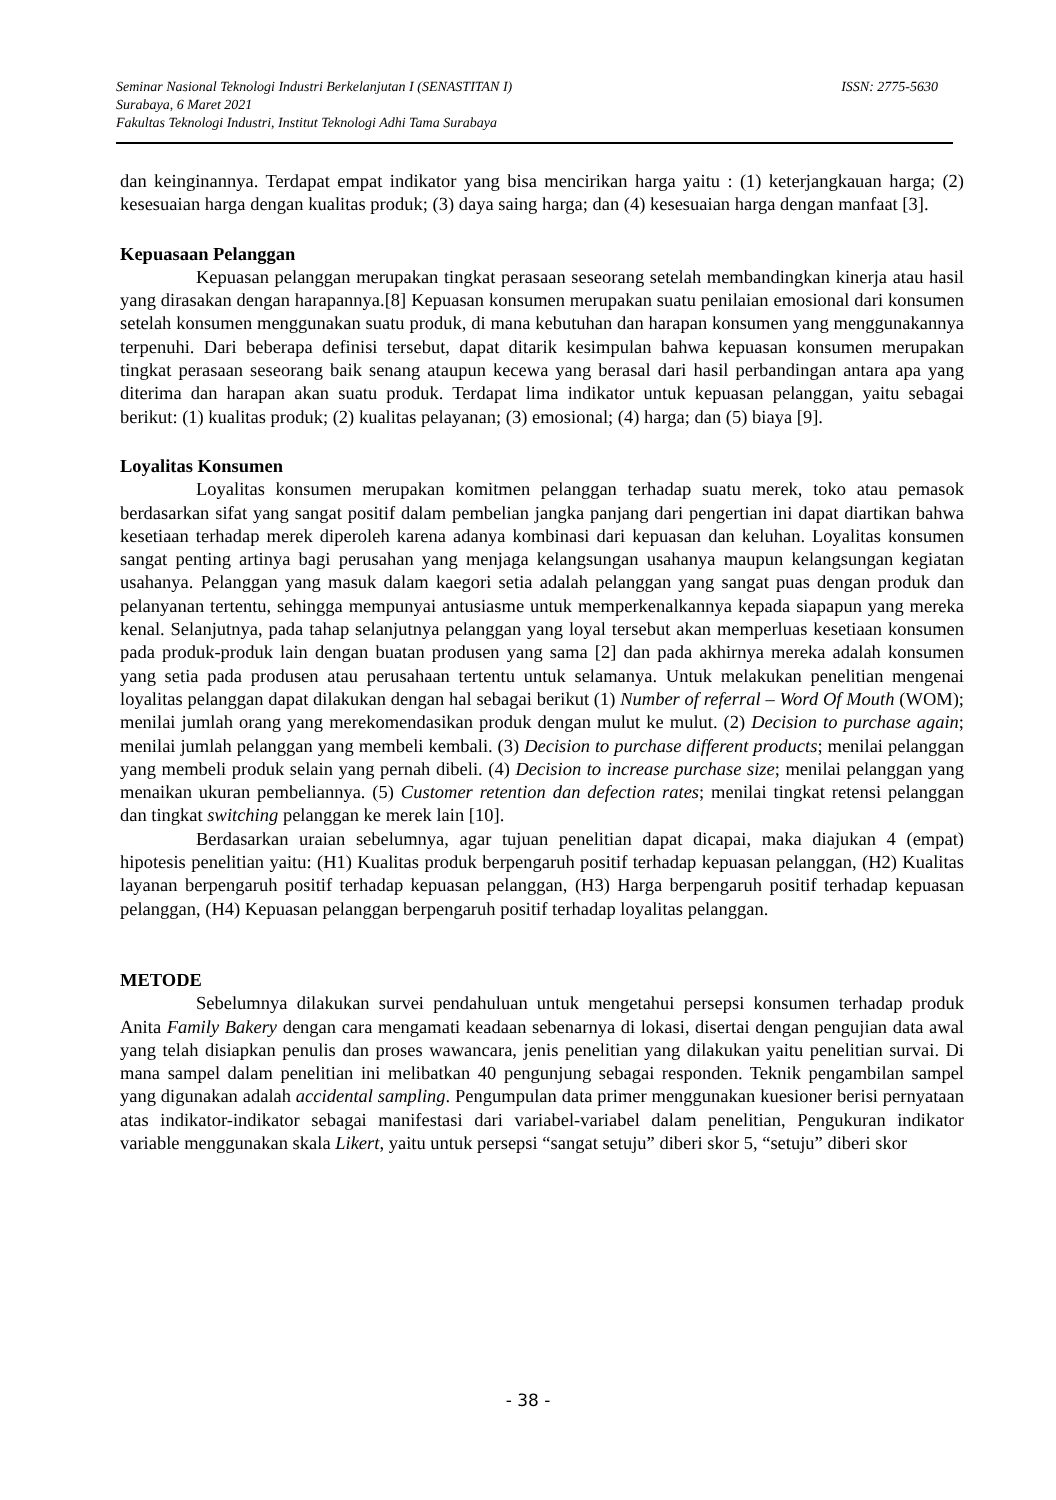ISSN: 2775-5630 Seminar Nasional Teknologi Industri Berkelanjutan I (SENASTITAN I)
Surabaya, 6 Maret 2021
Fakultas Teknologi Industri, Institut Teknologi Adhi Tama Surabaya
dan keinginannya. Terdapat empat indikator yang bisa mencirikan harga yaitu : (1) keterjangkauan harga; (2) kesesuaian harga dengan kualitas produk; (3) daya saing harga; dan (4) kesesuaian harga dengan manfaat [3].
Kepuasaan Pelanggan
Kepuasan pelanggan merupakan tingkat perasaan seseorang setelah membandingkan kinerja atau hasil yang dirasakan dengan harapannya.[8] Kepuasan konsumen merupakan suatu penilaian emosional dari konsumen setelah konsumen menggunakan suatu produk, di mana kebutuhan dan harapan konsumen yang menggunakannya terpenuhi. Dari beberapa definisi tersebut, dapat ditarik kesimpulan bahwa kepuasan konsumen merupakan tingkat perasaan seseorang baik senang ataupun kecewa yang berasal dari hasil perbandingan antara apa yang diterima dan harapan akan suatu produk. Terdapat lima indikator untuk kepuasan pelanggan, yaitu sebagai berikut: (1) kualitas produk; (2) kualitas pelayanan; (3) emosional; (4) harga; dan (5) biaya [9].
Loyalitas Konsumen
Loyalitas konsumen merupakan komitmen pelanggan terhadap suatu merek, toko atau pemasok berdasarkan sifat yang sangat positif dalam pembelian jangka panjang dari pengertian ini dapat diartikan bahwa kesetiaan terhadap merek diperoleh karena adanya kombinasi dari kepuasan dan keluhan. Loyalitas konsumen sangat penting artinya bagi perusahan yang menjaga kelangsungan usahanya maupun kelangsungan kegiatan usahanya. Pelanggan yang masuk dalam kaegori setia adalah pelanggan yang sangat puas dengan produk dan pelanyanan tertentu, sehingga mempunyai antusiasme untuk memperkenalkannya kepada siapapun yang mereka kenal. Selanjutnya, pada tahap selanjutnya pelanggan yang loyal tersebut akan memperluas kesetiaan konsumen pada produk-produk lain dengan buatan produsen yang sama [2] dan pada akhirnya mereka adalah konsumen yang setia pada produsen atau perusahaan tertentu untuk selamanya. Untuk melakukan penelitian mengenai loyalitas pelanggan dapat dilakukan dengan hal sebagai berikut (1) Number of referral – Word Of Mouth (WOM); menilai jumlah orang yang merekomendasikan produk dengan mulut ke mulut. (2) Decision to purchase again; menilai jumlah pelanggan yang membeli kembali. (3) Decision to purchase different products; menilai pelanggan yang membeli produk selain yang pernah dibeli. (4) Decision to increase purchase size; menilai pelanggan yang menaikan ukuran pembeliannya. (5) Customer retention dan defection rates; menilai tingkat retensi pelanggan dan tingkat switching pelanggan ke merek lain [10].
Berdasarkan uraian sebelumnya, agar tujuan penelitian dapat dicapai, maka diajukan 4 (empat) hipotesis penelitian yaitu: (H1) Kualitas produk berpengaruh positif terhadap kepuasan pelanggan, (H2) Kualitas layanan berpengaruh positif terhadap kepuasan pelanggan, (H3) Harga berpengaruh positif terhadap kepuasan pelanggan, (H4) Kepuasan pelanggan berpengaruh positif terhadap loyalitas pelanggan.
METODE
Sebelumnya dilakukan survei pendahuluan untuk mengetahui persepsi konsumen terhadap produk Anita Family Bakery dengan cara mengamati keadaan sebenarnya di lokasi, disertai dengan pengujian data awal yang telah disiapkan penulis dan proses wawancara, jenis penelitian yang dilakukan yaitu penelitian survai. Di mana sampel dalam penelitian ini melibatkan 40 pengunjung sebagai responden. Teknik pengambilan sampel yang digunakan adalah accidental sampling. Pengumpulan data primer menggunakan kuesioner berisi pernyataan atas indikator-indikator sebagai manifestasi dari variabel-variabel dalam penelitian, Pengukuran indikator variable menggunakan skala Likert, yaitu untuk persepsi “sangat setuju” diberi skor 5, “setuju” diberi skor
- 38 -